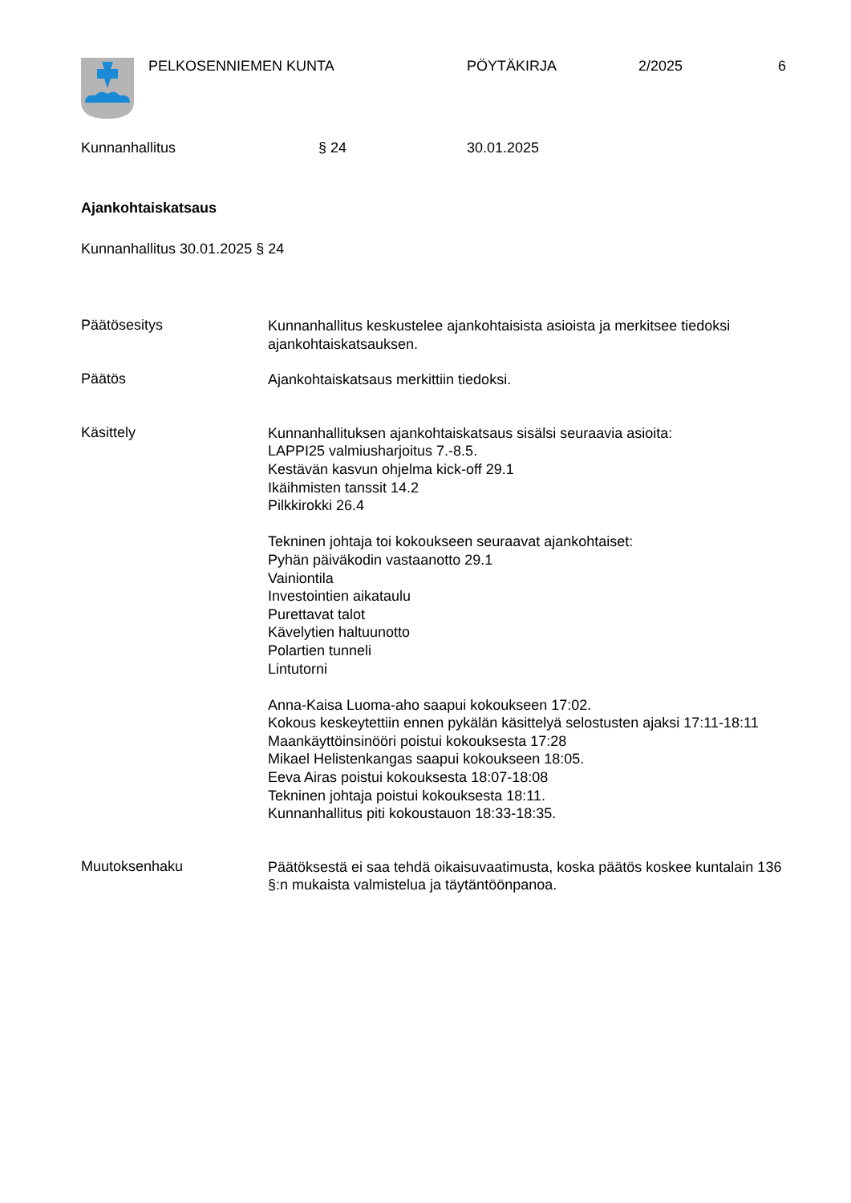PELKOSENNIEMEN KUNTA PÖYTÄKIRJA 2/2025 6
Kunnanhallitus § 24 30.01.2025
Ajankohtaiskatsaus
Kunnanhallitus 30.01.2025 § 24
Päätösesitys
Kunnanhallitus keskustelee ajankohtaisista asioista ja merkitsee tiedoksi ajankohtaiskatsauksen.
Päätös
Ajankohtaiskatsaus merkittiin tiedoksi.
Käsittely
Kunnanhallituksen ajankohtaiskatsaus sisälsi seuraavia asioita:
LAPPI25 valmiusharjoitus 7.-8.5.
Kestävän kasvun ohjelma kick-off 29.1
Ikäihmisten tanssit 14.2
Pilkkirokki 26.4
Tekninen johtaja toi kokoukseen seuraavat ajankohtaiset:
Pyhän päiväkodin vastaanotto 29.1
Vainiontila
Investointien aikataulu
Purettavat talot
Kävelytien haltuunotto
Polartien tunneli
Lintutorni
Anna-Kaisa Luoma-aho saapui kokoukseen 17:02.
Kokous keskeytettiin ennen pykälän käsittelyä selostusten ajaksi 17:11-18:11
Maankäyttöinsinööri poistui kokouksesta 17:28
Mikael Helistenkangas saapui kokoukseen 18:05.
Eeva Airas poistui kokouksesta 18:07-18:08
Tekninen johtaja poistui kokouksesta 18:11.
Kunnanhallitus piti kokoustauon 18:33-18:35.
Muutoksenhaku
Päätöksestä ei saa tehdä oikaisuvaatimusta, koska päätös koskee kuntalain 136 §:n mukaista valmistelua ja täytäntöönpanoa.